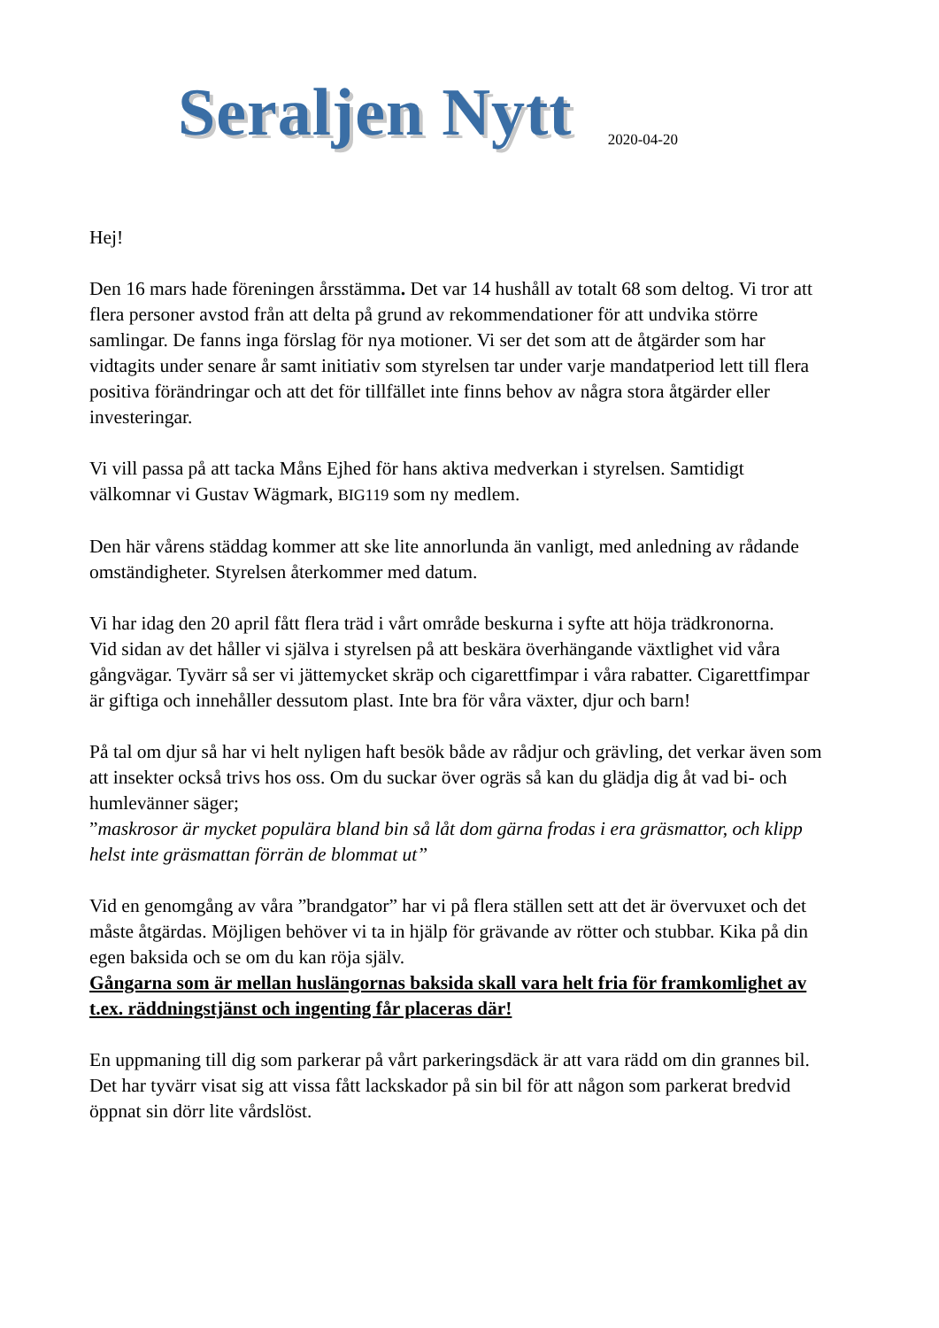Seraljen Nytt
2020-04-20
Hej!
Den 16 mars hade föreningen årsstämma. Det var 14 hushåll av totalt 68 som deltog. Vi tror att flera personer avstod från att delta på grund av rekommendationer för att undvika större samlingar. De fanns inga förslag för nya motioner. Vi ser det som att de åtgärder som har vidtagits under senare år samt initiativ som styrelsen tar under varje mandatperiod lett till flera positiva förändringar och att det för tillfället inte finns behov av några stora åtgärder eller investeringar.
Vi vill passa på att tacka Måns Ejhed för hans aktiva medverkan i styrelsen. Samtidigt välkomnar vi Gustav Wägmark, BIG119 som ny medlem.
Den här vårens städdag kommer att ske lite annorlunda än vanligt, med anledning av rådande omständigheter. Styrelsen återkommer med datum.
Vi har idag den 20 april fått flera träd i vårt område beskurna i syfte att höja trädkronorna.
Vid sidan av det håller vi själva i styrelsen på att beskära överhängande växtlighet vid våra gångvägar. Tyvärr så ser vi jättemycket skräp och cigarettfimpar i våra rabatter. Cigarettfimpar är giftiga och innehåller dessutom plast. Inte bra för våra växter, djur och barn!
På tal om djur så har vi helt nyligen haft besök både av rådjur och grävling, det verkar även som att insekter också trivs hos oss. Om du suckar över ogräs så kan du glädja dig åt vad bi- och humlevänner säger;
”maskrosor är mycket populära bland bin så låt dom gärna frodas i era gräsmattor, och klipp helst inte gräsmattan förrän de blommat ut”
Vid en genomgång av våra ”brandgator” har vi på flera ställen sett att det är övervuxet och det måste åtgärdas. Möjligen behöver vi ta in hjälp för grävande av rötter och stubbar. Kika på din egen baksida och se om du kan röja själv.
Gångarna som är mellan huslängornas baksida skall vara helt fria för framkomlighet av t.ex. räddningstjänst och ingenting får placeras där!
En uppmaning till dig som parkerar på vårt parkeringsdäck är att vara rädd om din grannes bil. Det har tyvärr visat sig att vissa fått lackskador på sin bil för att någon som parkerat bredvid öppnat sin dörr lite vårdslöst.